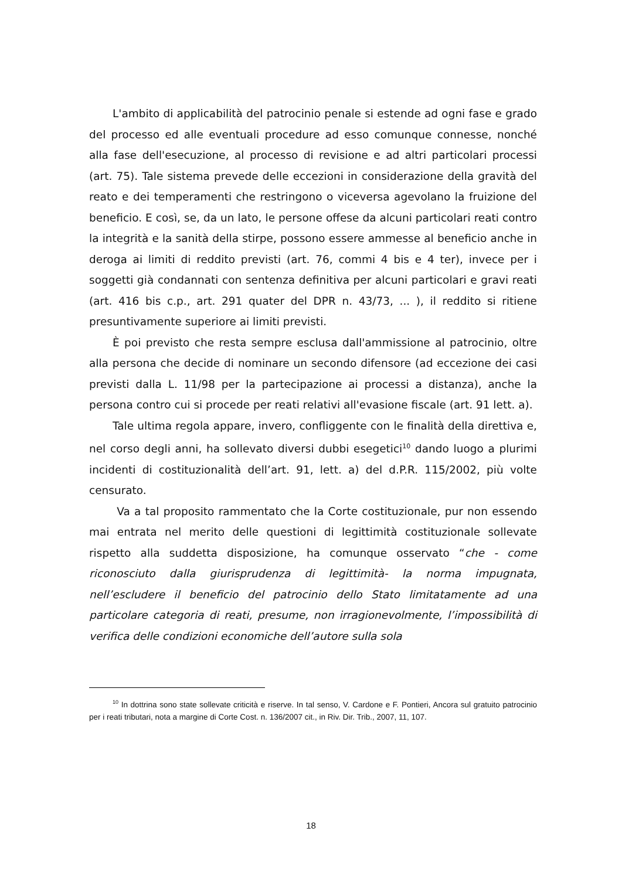L'ambito di applicabilità del patrocinio penale si estende ad ogni fase e grado del processo ed alle eventuali procedure ad esso comunque connesse, nonché alla fase dell'esecuzione, al processo di revisione e ad altri particolari processi (art. 75). Tale sistema prevede delle eccezioni in considerazione della gravità del reato e dei temperamenti che restringono o viceversa agevolano la fruizione del beneficio. E così, se, da un lato, le persone offese da alcuni particolari reati contro la integrità e la sanità della stirpe, possono essere ammesse al beneficio anche in deroga ai limiti di reddito previsti (art. 76, commi 4 bis e 4 ter), invece per i soggetti già condannati con sentenza definitiva per alcuni particolari e gravi reati (art. 416 bis c.p., art. 291 quater del DPR n. 43/73, ... ), il reddito si ritiene presuntivamente superiore ai limiti previsti.
È poi previsto che resta sempre esclusa dall'ammissione al patrocinio, oltre alla persona che decide di nominare un secondo difensore (ad eccezione dei casi previsti dalla L. 11/98 per la partecipazione ai processi a distanza), anche la persona contro cui si procede per reati relativi all'evasione fiscale (art. 91 lett. a).
Tale ultima regola appare, invero, confliggente con le finalità della direttiva e, nel corso degli anni, ha sollevato diversi dubbi esegetici<sup>10</sup> dando luogo a plurimi incidenti di costituzionalità dell’art. 91, lett. a) del d.P.R. 115/2002, più volte censurato.
Va a tal proposito rammentato che la Corte costituzionale, pur non essendo mai entrata nel merito delle questioni di legittimità costituzionale sollevate rispetto alla suddetta disposizione, ha comunque osservato “che - come riconosciuto dalla giurisprudenza di legittimità- la norma impugnata, nell’escludere il beneficio del patrocinio dello Stato limitatamente ad una particolare categoria di reati, presume, non irragionevolmente, l’impossibilità di verifica delle condizioni economiche dell’autore sulla sola
<sup>10</sup> In dottrina sono state sollevate criticità e riserve. In tal senso, V. Cardone e F. Pontieri, Ancora sul gratuito patrocinio per i reati tributari, nota a margine di Corte Cost. n. 136/2007 cit., in Riv. Dir. Trib., 2007, 11, 107.
18